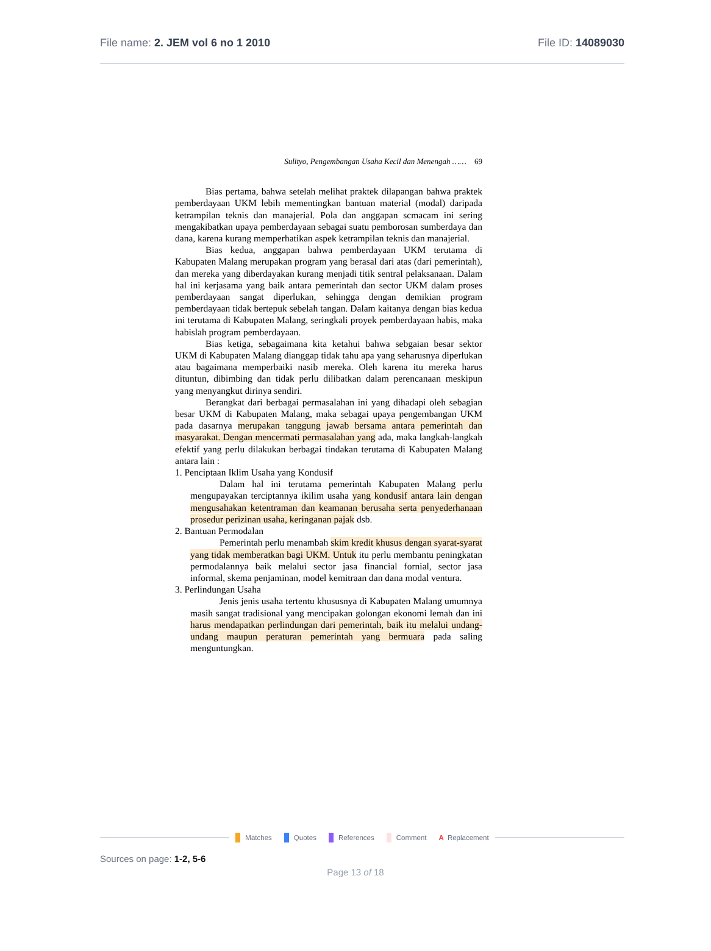File name: 2. JEM vol 6 no 1 2010
File ID: 14089030
Sulityo, Pengembangan Usaha Kecil dan Menengah …… 69
Bias pertama, bahwa setelah melihat praktek dilapangan bahwa praktek pemberdayaan UKM lebih mementingkan bantuan material (modal) daripada ketrampilan teknis dan manajerial. Pola dan anggapan scmacam ini sering mengakibatkan upaya pemberdayaan sebagai suatu pemborosan sumberdaya dan dana, karena kurang memperhatikan aspek ketrampilan teknis dan manajerial.
Bias kedua, anggapan bahwa pemberdayaan UKM terutama di Kabupaten Malang merupakan program yang berasal dari atas (dari pemerintah), dan mereka yang diberdayakan kurang menjadi titik sentral pelaksanaan. Dalam hal ini kerjasama yang baik antara pemerintah dan sector UKM dalam proses pemberdayaan sangat diperlukan, sehingga dengan demikian program pemberdayaan tidak bertepuk sebelah tangan. Dalam kaitanya dengan bias kedua ini terutama di Kabupaten Malang, seringkali proyek pemberdayaan habis, maka habislah program pemberdayaan.
Bias ketiga, sebagaimana kita ketahui bahwa sebgaian besar sektor UKM di Kabupaten Malang dianggap tidak tahu apa yang seharusnya diperlukan atau bagaimana memperbaiki nasib mereka. Oleh karena itu mereka harus dituntun, dibimbing dan tidak perlu dilibatkan dalam perencanaan meskipun yang menyangkut dirinya sendiri.
Berangkat dari berbagai permasalahan ini yang dihadapi oleh sebagian besar UKM di Kabupaten Malang, maka sebagai upaya pengembangan UKM pada dasarnya merupakan tanggung jawab bersama antara pemerintah dan masyarakat. Dengan mencermati permasalahan yang ada, maka langkah-langkah efektif yang perlu dilakukan berbagai tindakan terutama di Kabupaten Malang antara lain :
1. Penciptaan Iklim Usaha yang Kondusif
Dalam hal ini terutama pemerintah Kabupaten Malang perlu mengupayakan terciptannya ikilim usaha yang kondusif antara lain dengan mengusahakan ketentraman dan keamanan berusaha serta penyederhanaan prosedur perizinan usaha, keringanan pajak dsb.
2. Bantuan Permodalan
Pemerintah perlu menambah skim kredit khusus dengan syarat-syarat yang tidak memberatkan bagi UKM. Untuk itu perlu membantu peningkatan permodalannya baik melalui sector jasa financial fornial, sector jasa informal, skema penjaminan, model kemitraan dan dana modal ventura.
3. Perlindungan Usaha
Jenis jenis usaha tertentu khususnya di Kabupaten Malang umumnya masih sangat tradisional yang mencipakan golongan ekonomi lemah dan ini harus mendapatkan perlindungan dari pemerintah, baik itu melalui undang-undang maupun peraturan pemerintah yang bermuara pada saling menguntungkan.
Matches Quotes References Comment A Replacement
Sources on page: 1-2, 5-6
Page 13 of 18